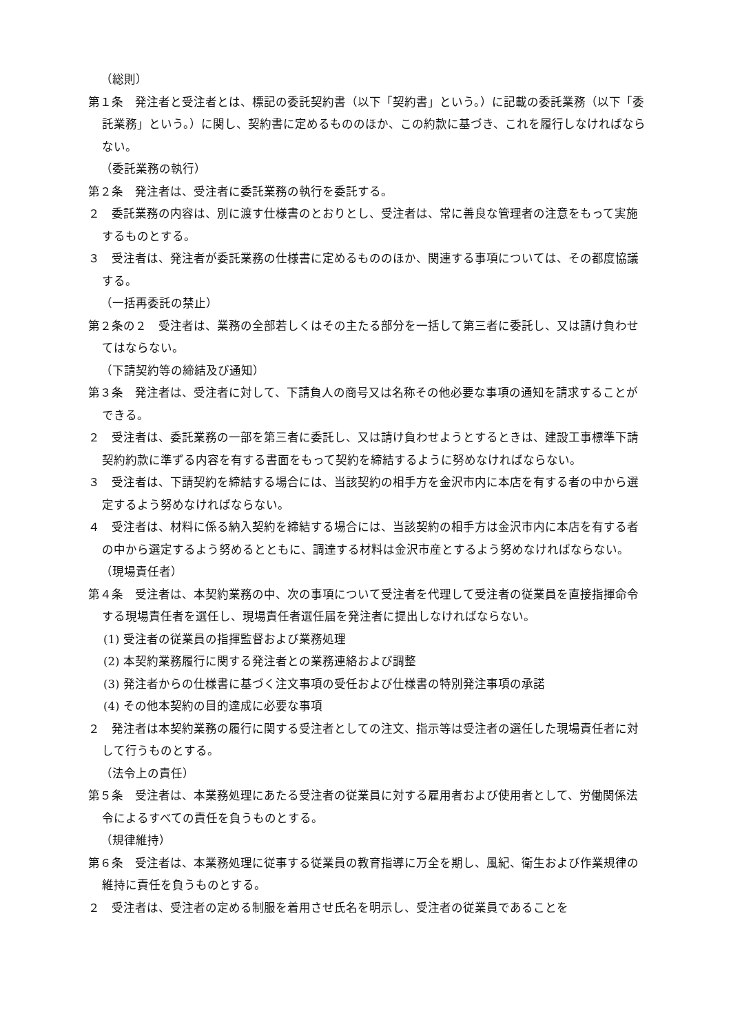（総則）
第１条　発注者と受注者とは、標記の委託契約書（以下「契約書」という。）に記載の委託業務（以下「委託業務」という。）に関し、契約書に定めるもののほか、この約款に基づき、これを履行しなければならない。
（委託業務の執行）
第２条　発注者は、受注者に委託業務の執行を委託する。
２　委託業務の内容は、別に渡す仕様書のとおりとし、受注者は、常に善良な管理者の注意をもって実施するものとする。
３　受注者は、発注者が委託業務の仕様書に定めるもののほか、関連する事項については、その都度協議する。
（一括再委託の禁止）
第２条の２　受注者は、業務の全部若しくはその主たる部分を一括して第三者に委託し、又は請け負わせてはならない。
（下請契約等の締結及び通知）
第３条　発注者は、受注者に対して、下請負人の商号又は名称その他必要な事項の通知を請求することができる。
２　受注者は、委託業務の一部を第三者に委託し、又は請け負わせようとするときは、建設工事標準下請契約約款に準ずる内容を有する書面をもって契約を締結するように努めなければならない。
３　受注者は、下請契約を締結する場合には、当該契約の相手方を金沢市内に本店を有する者の中から選定するよう努めなければならない。
４　受注者は、材料に係る納入契約を締結する場合には、当該契約の相手方は金沢市内に本店を有する者の中から選定するよう努めるとともに、調達する材料は金沢市産とするよう努めなければならない。
（現場責任者）
第４条　受注者は、本契約業務の中、次の事項について受注者を代理して受注者の従業員を直接指揮命令する現場責任者を選任し、現場責任者選任届を発注者に提出しなければならない。
(1) 受注者の従業員の指揮監督および業務処理
(2) 本契約業務履行に関する発注者との業務連絡および調整
(3) 発注者からの仕様書に基づく注文事項の受任および仕様書の特別発注事項の承諾
(4) その他本契約の目的達成に必要な事項
２　発注者は本契約業務の履行に関する受注者としての注文、指示等は受注者の選任した現場責任者に対して行うものとする。
（法令上の責任）
第５条　受注者は、本業務処理にあたる受注者の従業員に対する雇用者および使用者として、労働関係法令によるすべての責任を負うものとする。
（規律維持）
第６条　受注者は、本業務処理に従事する従業員の教育指導に万全を期し、風紀、衛生および作業規律の維持に責任を負うものとする。
２　受注者は、受注者の定める制服を着用させ氏名を明示し、受注者の従業員であることを